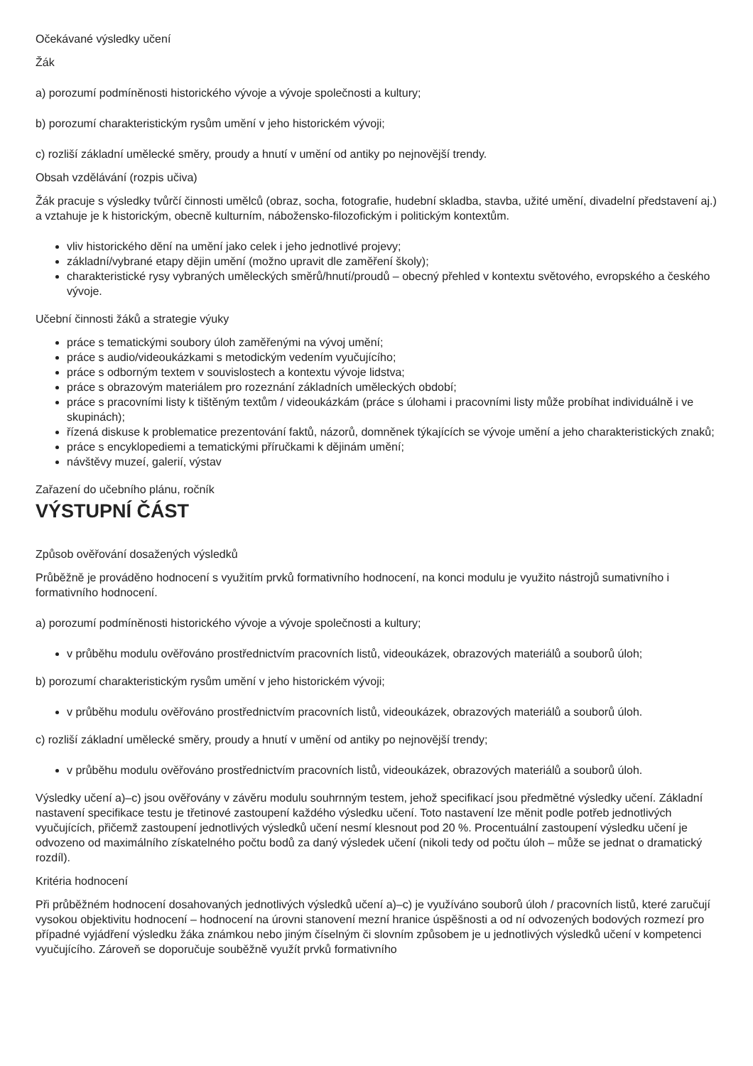Očekávané výsledky učení
Žák
a) porozumí podmíněnosti historického vývoje a vývoje společnosti a kultury;
b) porozumí charakteristickým rysům umění v jeho historickém vývoji;
c) rozliší základní umělecké směry, proudy a hnutí v umění od antiky po nejnovější trendy.
Obsah vzdělávání (rozpis učiva)
Žák pracuje s výsledky tvůrčí činnosti umělců (obraz, socha, fotografie, hudební skladba, stavba, užité umění, divadelní představení aj.) a vztahuje je k historickým, obecně kulturním, nábožensko-filozofickým i politickým kontextům.
vliv historického dění na umění jako celek i jeho jednotlivé projevy;
základní/vybrané etapy dějin umění (možno upravit dle zaměření školy);
charakteristické rysy vybraných uměleckých směrů/hnutí/proudů – obecný přehled v kontextu světového, evropského a českého vývoje.
Učební činnosti žáků a strategie výuky
práce s tematickými soubory úloh zaměřenými na vývoj umění;
práce s audio/videoukázkami s metodickým vedením vyučujícího;
práce s odborným textem v souvislostech a kontextu vývoje lidstva;
práce s obrazovým materiálem pro rozeznání základních uměleckých období;
práce s pracovními listy k tištěným textům / videoukázkám (práce s úlohami i pracovními listy může probíhat individuálně i ve skupinách);
řízená diskuse k problematice prezentování faktů, názorů, domněnek týkajících se vývoje umění a jeho charakteristických znaků;
práce s encyklopediemi a tematickými příručkami k dějinám umění;
návštěvy muzeí, galerií, výstav
Zařazení do učebního plánu, ročník
VÝSTUPNÍ ČÁST
Způsob ověřování dosažených výsledků
Průběžně je prováděno hodnocení s využitím prvků formativního hodnocení, na konci modulu je využito nástrojů sumativního i formativního hodnocení.
a) porozumí podmíněnosti historického vývoje a vývoje společnosti a kultury;
v průběhu modulu ověřováno prostřednictvím pracovních listů, videoukázek, obrazových materiálů a souborů úloh;
b) porozumí charakteristickým rysům umění v jeho historickém vývoji;
v průběhu modulu ověřováno prostřednictvím pracovních listů, videoukázek, obrazových materiálů a souborů úloh.
c) rozliší základní umělecké směry, proudy a hnutí v umění od antiky po nejnovější trendy;
v průběhu modulu ověřováno prostřednictvím pracovních listů, videoukázek, obrazových materiálů a souborů úloh.
Výsledky učení a)–c) jsou ověřovány v závěru modulu souhrnným testem, jehož specifikací jsou předmětné výsledky učení. Základní nastavení specifikace testu je třetinové zastoupení každého výsledku učení. Toto nastavení lze měnit podle potřeb jednotlivých vyučujících, přičemž zastoupení jednotlivých výsledků učení nesmí klesnout pod 20 %. Procentuální zastoupení výsledku učení je odvozeno od maximálního získatelného počtu bodů za daný výsledek učení (nikoli tedy od počtu úloh – může se jednat o dramatický rozdíl).
Kritéria hodnocení
Při průběžném hodnocení dosahovaných jednotlivých výsledků učení a)–c) je využíváno souborů úloh / pracovních listů, které zaručují vysokou objektivitu hodnocení – hodnocení na úrovni stanovení mezní hranice úspěšnosti a od ní odvozených bodových rozmezí pro případné vyjádření výsledku žáka známkou nebo jiným číselným či slovním způsobem je u jednotlivých výsledků učení v kompetenci vyučujícího. Zároveň se doporučuje souběžně využít prvků formativního